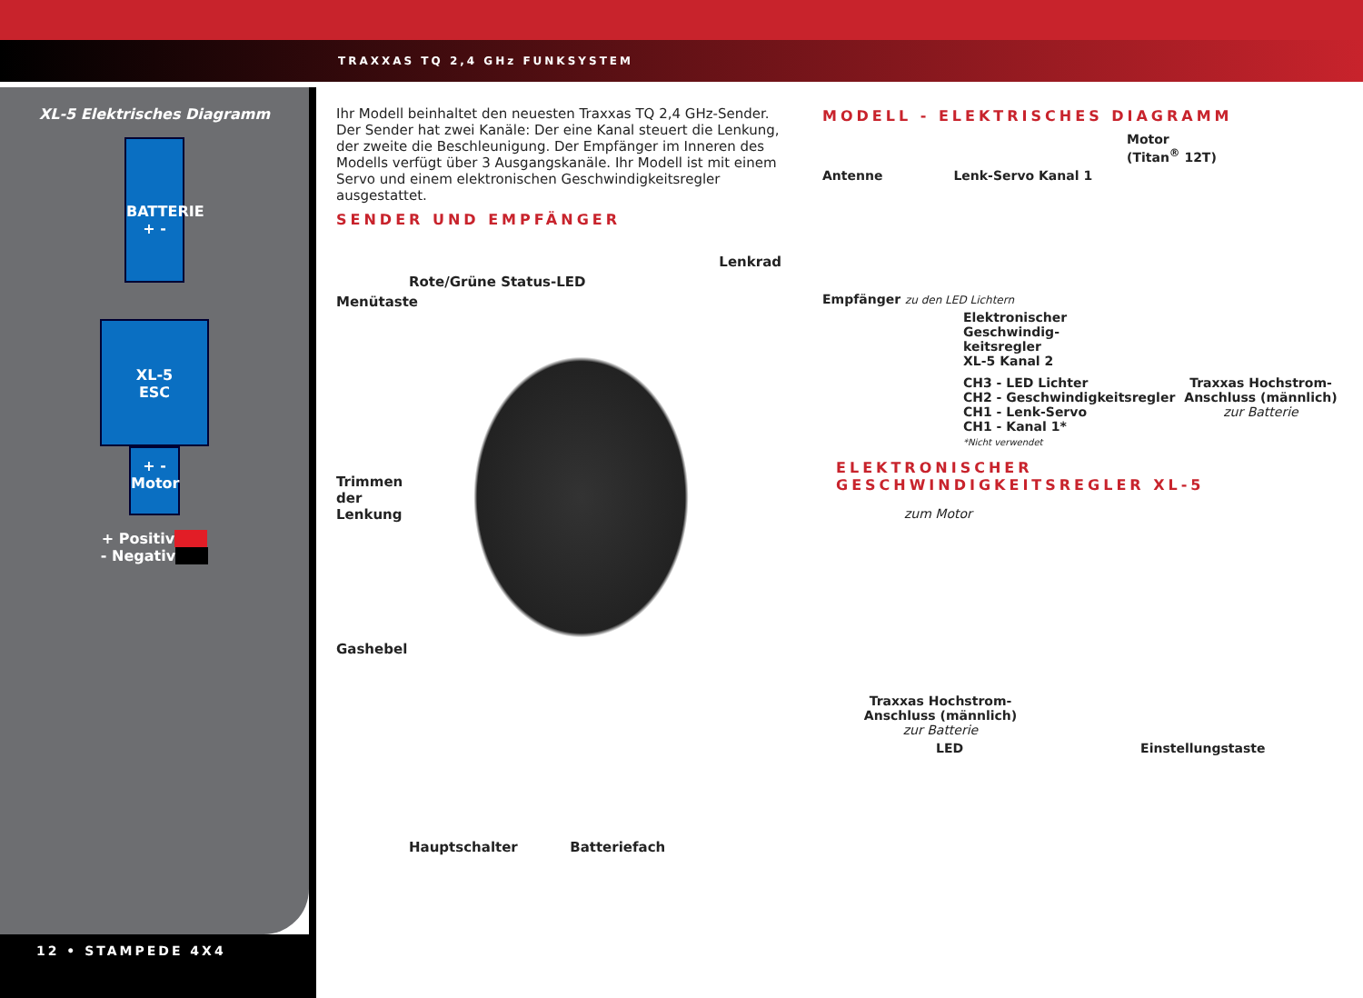TRAXXAS TQ 2,4 GHz FUNKSYSTEM
XL-5 Elektrisches Diagramm
BATTERIE
+ -
XL-5
ESC
+ -
Motor
+ Positiv
- Negativ
12 • STAMPEDE 4X4
Ihr Modell beinhaltet den neuesten Traxxas TQ 2,4 GHz-Sender. Der Sender hat zwei Kanäle: Der eine Kanal steuert die Lenkung, der zweite die Beschleunigung. Der Empfänger im Inneren des Modells verfügt über 3 Ausgangskanäle. Ihr Modell ist mit einem Servo und einem elektronischen Geschwindigkeitsregler ausgestattet.
SENDER UND EMPFÄNGER
Lenkrad
Rote/Grüne Status-LED
Menütaste
Trimmen
der
Lenkung
Gashebel
Hauptschalter Batteriefach
MODELL - ELEKTRISCHES DIAGRAMM
Motor
(Titan<sup>®</sup> 12T)
Antenne Lenk-Servo Kanal 1
Empfänger zu den LED Lichtern
Elektronischer
Geschwindig-
keitsregler
XL-5 Kanal 2
CH3 - LED Lichter
CH2 - Geschwindigkeitsregler
CH1 - Lenk-Servo
CH1 - Kanal 1*
*Nicht verwendet
Traxxas Hochstrom-
Anschluss (männlich)
zur Batterie
ELEKTRONISCHER
GESCHWINDIGKEITSREGLER XL-5
zum Motor
Traxxas Hochstrom-
Anschluss (männlich)
zur Batterie
LED Einstellungstaste